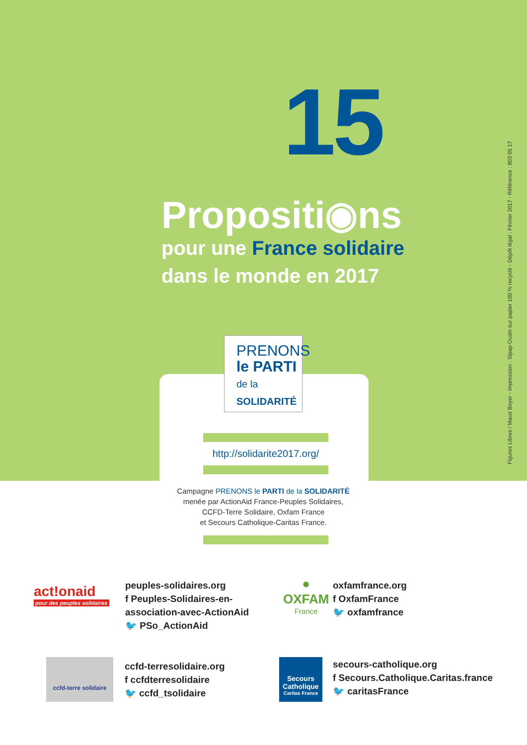15
Propositi◉ns
pour une France solidaire
dans le monde en 2017
PRENONS
le PARTI
de la
SOLIDARITÉ
http://solidarite2017.org/
Campagne PRENONS le PARTI de la SOLIDARITÉ
menée par ActionAid France-Peuples Solidaires,
CCFD-Terre Solidaire, Oxfam France
et Secours Catholique-Caritas France.
Figures Libres / Maud Boyer - Impression : Sipap-Oudin sur papier 100 % recyclé - Dépôt légal : Février 2017 - Référence : 803 05 17
act!onaid
pour des peuples solidaires
peuples-solidaires.org
f Peuples-Solidaires-en-
association-avec-ActionAid
🐦 PSo_ActionAid
●
OXFAM
France
oxfamfrance.org
f OxfamFrance
🐦 oxfamfrance
ccfd-terre solidaire
ccfd-terresolidaire.org
f ccfdterresolidaire
🐦 ccfd_tsolidaire
Secours Catholique
Caritas France
secours-catholique.org
f Secours.Catholique.Caritas.france
🐦 caritasFrance